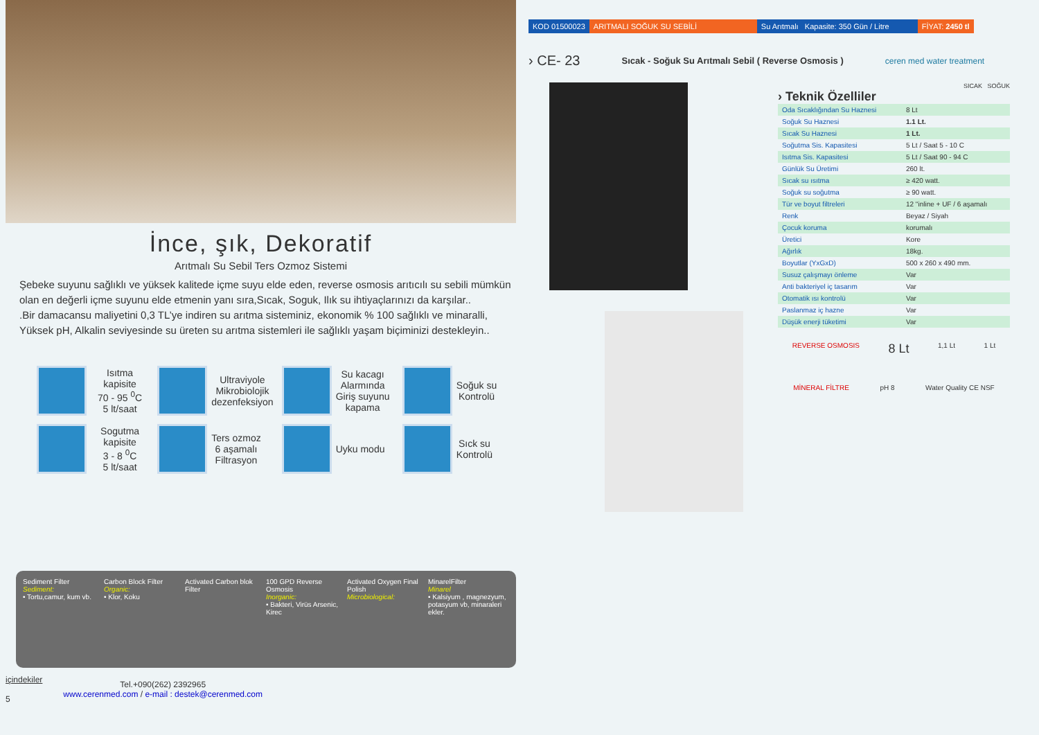İnce, şık, Dekoratif
Arıtmalı Su Sebil Ters Ozmoz Sistemi
Şebeke suyunu sağlıklı ve yüksek kalitede içme suyu elde eden, reverse osmosis arıtıcılı su sebili mümkün olan en değerli içme suyunu elde etmenin yanı sıra,Sıcak, Soguk, Ilık su ihtiyaçlarınızı da karşılar..
.Bir damacansu maliyetini 0,3 TL’ye indiren su arıtma sisteminiz, ekonomik % 100 sağlıklı ve minaralli, Yüksek pH, Alkalin seviyesinde su üreten su arıtma sistemleri ile sağlıklı yaşam biçiminizi destekleyin..
Isıtma kapisite
70 - 95 <sup>0</sup>C
5 lt/saat
Ultraviyole
Mikrobiolojik
dezenfeksiyon
Su kacagı
Alarmında
Giriş suyunu
kapama
Soğuk su
Kontrolü
Sogutma kapisite
3 - 8 <sup>0</sup>C
5 lt/saat
Ters ozmoz
6 aşamalı
Filtrasyon
Uyku modu
Sıck su
Kontrolü
Sediment Filter
Sediment:
• Tortu,camur, kum vb.
Carbon Block Filter
Organic:
• Klor, Koku
Activated Carbon blok Filter
100 GPD Reverse Osmosis
Inorganic:
• Bakteri, Virüs Arsenic, Kirec
Activated Oxygen Final Polish
Microbiological:
MinarelFilter
Minarel
• Kalsiyum , magnezyum, potasyum vb, minaraleri ekler.
içindekiler
5
Tel.+090(262) 2392965
www.cerenmed.com / e-mail : destek@cerenmed.com
KOD 01500023 ARITMALI SOĞUK SU SEBİLİ Su Arıtmalı Kapasite: 350 Gün / Litre
FİYAT: 2450 tl
› CE- 23 Sıcak - Soğuk Su Arıtmalı Sebil ( Reverse Osmosis ) ceren med water treatment
SICAK SOĞUK
› Teknik Özelliler
| Oda Sıcaklığından Su Haznesi | 8 Lt |
| Soğuk Su Haznesi | 1.1 Lt. |
| Sıcak Su Haznesi | 1 Lt. |
| Soğutma Sis. Kapasitesi | 5 Lt / Saat 5 - 10 C |
| Isıtma Sis. Kapasitesi | 5 Lt / Saat 90 - 94 C |
| Günlük Su Üretimi | 260 lt. |
| Sıcak su ısıtma | ≥ 420 watt. |
| Soğuk su soğutma | ≥ 90 watt. |
| Tür ve boyut filtreleri | 12 "inline + UF / 6 aşamalı |
| Renk | Beyaz / Siyah |
| Çocuk koruma | korumalı |
| Üretici | Kore |
| Ağırlık | 18kg. |
| Boyutlar (YxGxD) | 500 x 260 x 490 mm. |
| Susuz çalışmayı önleme | Var |
| Anti bakteriyel iç tasarım | Var |
| Otomatik ısı kontrolü | Var |
| Paslanmaz iç hazne | Var |
| Düşük enerji tüketimi | Var |
REVERSE OSMOSIS 8 Lt 1,1 Lt 1 Lt
MİNERAL FİLTRE pH 8 Water Quality CE NSF